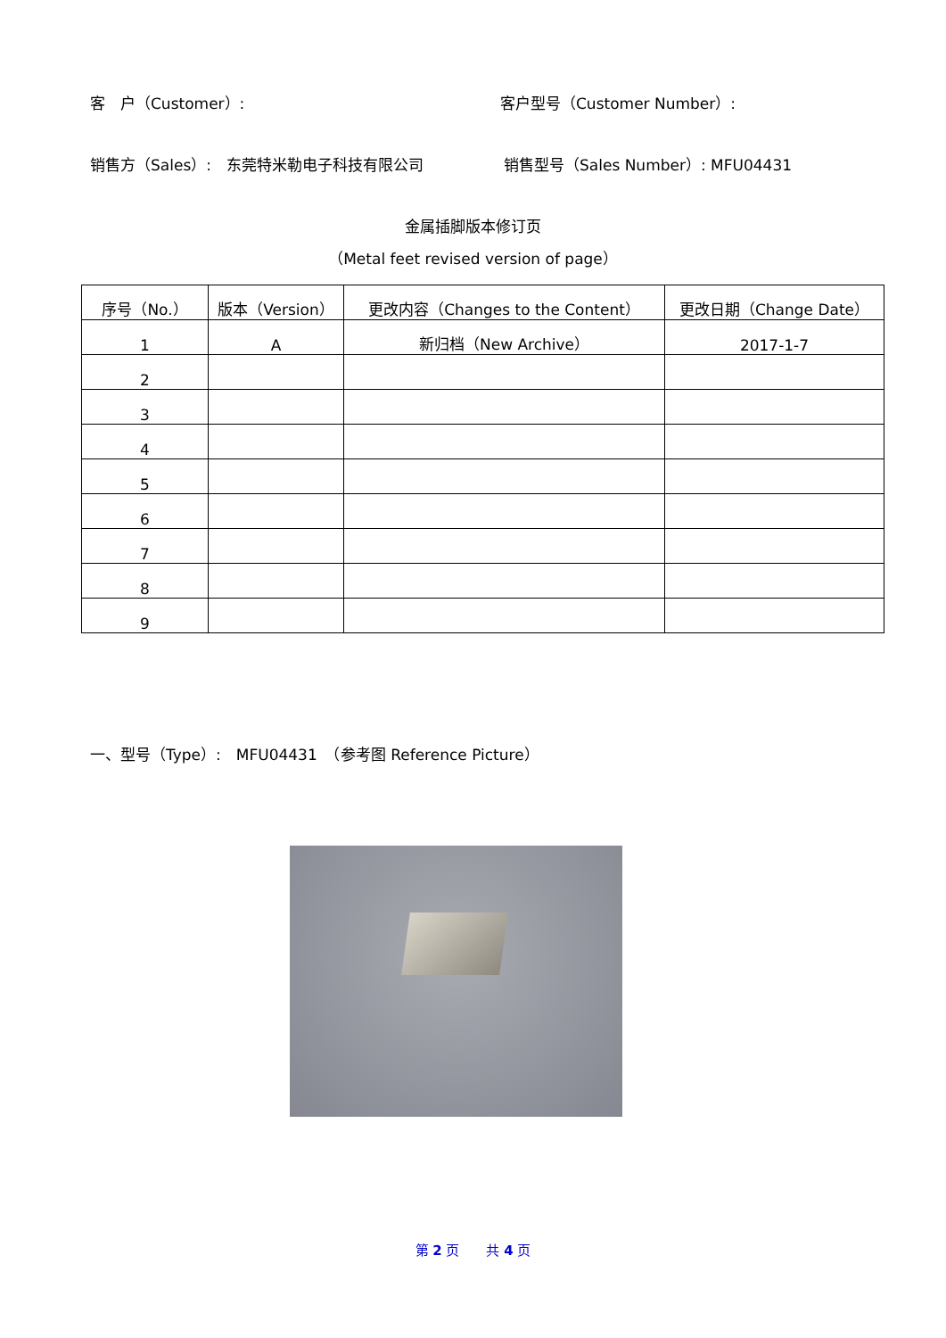客　户（Customer）: 客户型号（Customer Number）:
销售方（Sales）:　东莞特米勒电子科技有限公司 销售型号（Sales Number）: MFU04431
金属插脚版本修订页
（Metal feet revised version of page）
| 序号（No.） | 版本（Version） | 更改内容（Changes to the Content） | 更改日期（Change Date） |
| --- | --- | --- | --- |
| 1 | A | 新归档（New Archive） | 2017-1-7 |
| 2 | | | |
| 3 | | | |
| 4 | | | |
| 5 | | | |
| 6 | | | |
| 7 | | | |
| 8 | | | |
| 9 | | | |
一、型号（Type）:　MFU04431　（参考图 Reference Picture）
第 2 页　　共 4 页